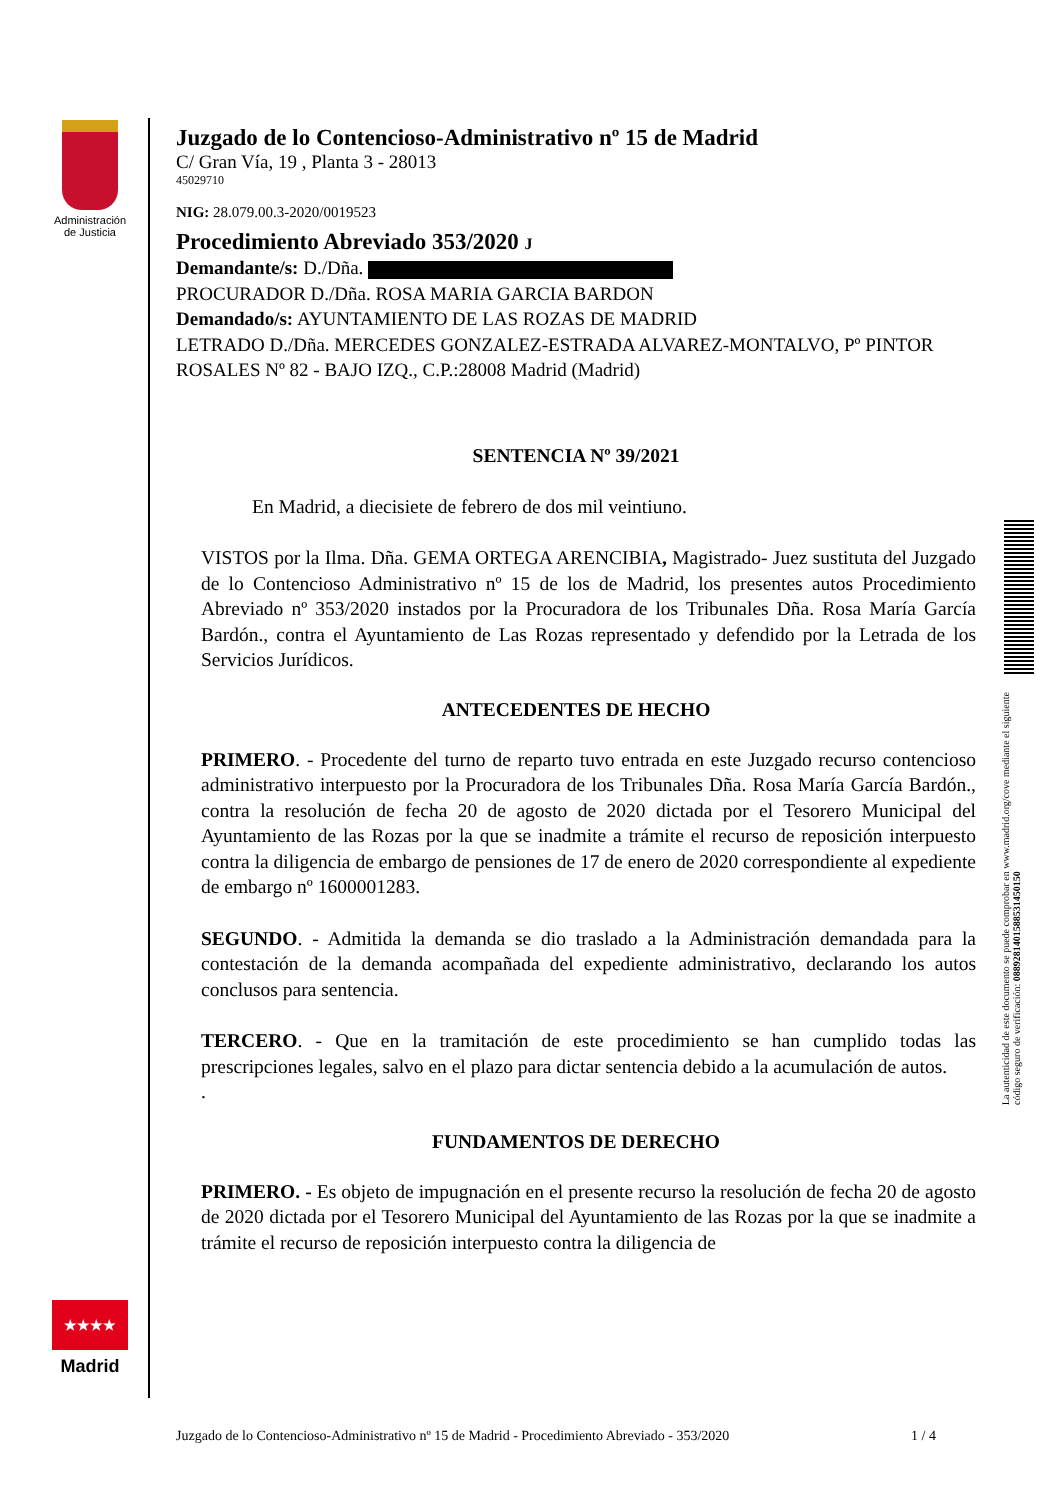Administración
de Justicia
★★★★
Madrid
Juzgado de lo Contencioso-Administrativo nº 15 de Madrid
C/ Gran Vía, 19 , Planta 3 - 28013
45029710
NIG: 28.079.00.3-2020/0019523
Procedimiento Abreviado 353/2020 J
Demandante/s: D./Dña.
PROCURADOR D./Dña. ROSA MARIA GARCIA BARDON
Demandado/s: AYUNTAMIENTO DE LAS ROZAS DE MADRID
LETRADO D./Dña. MERCEDES GONZALEZ-ESTRADA ALVAREZ-MONTALVO, Pº PINTOR ROSALES Nº 82 - BAJO IZQ., C.P.:28008 Madrid (Madrid)
SENTENCIA Nº 39/2021
En Madrid, a diecisiete de febrero de dos mil veintiuno.
VISTOS por la Ilma. Dña. GEMA ORTEGA ARENCIBIA, Magistrado- Juez sustituta del Juzgado de lo Contencioso Administrativo nº 15 de los de Madrid, los presentes autos Procedimiento Abreviado nº 353/2020 instados por la Procuradora de los Tribunales Dña. Rosa María García Bardón., contra el Ayuntamiento de Las Rozas representado y defendido por la Letrada de los Servicios Jurídicos.
ANTECEDENTES DE HECHO
PRIMERO. - Procedente del turno de reparto tuvo entrada en este Juzgado recurso contencioso administrativo interpuesto por la Procuradora de los Tribunales Dña. Rosa María García Bardón., contra la resolución de fecha 20 de agosto de 2020 dictada por el Tesorero Municipal del Ayuntamiento de las Rozas por la que se inadmite a trámite el recurso de reposición interpuesto contra la diligencia de embargo de pensiones de 17 de enero de 2020 correspondiente al expediente de embargo nº 1600001283.
SEGUNDO. - Admitida la demanda se dio traslado a la Administración demandada para la contestación de la demanda acompañada del expediente administrativo, declarando los autos conclusos para sentencia.
TERCERO. - Que en la tramitación de este procedimiento se han cumplido todas las prescripciones legales, salvo en el plazo para dictar sentencia debido a la acumulación de autos.
.
FUNDAMENTOS DE DERECHO
PRIMERO. - Es objeto de impugnación en el presente recurso la resolución de fecha 20 de agosto de 2020 dictada por el Tesorero Municipal del Ayuntamiento de las Rozas por la que se inadmite a trámite el recurso de reposición interpuesto contra la diligencia de
La autenticidad de este documento se puede comprobar en www.madrid.org/cove mediante el siguiente código seguro de verificación: 0889281401588531450150
Juzgado de lo Contencioso-Administrativo nº 15 de Madrid - Procedimiento Abreviado - 353/2020 1 / 4